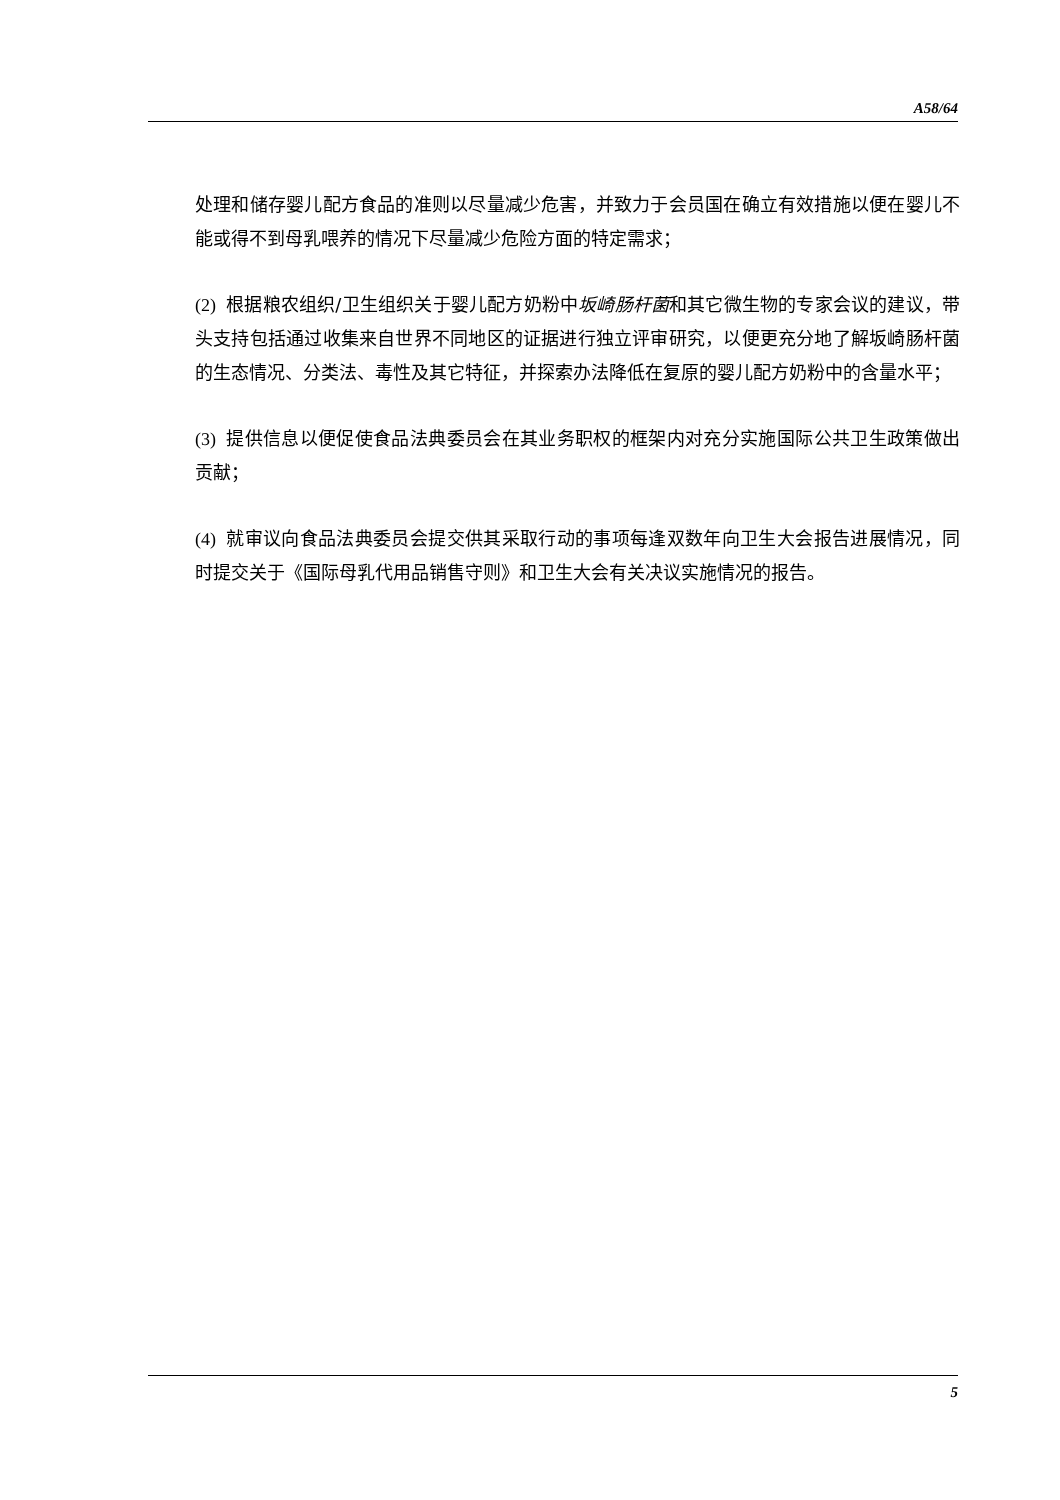A58/64
处理和储存婴儿配方食品的准则以尽量减少危害，并致力于会员国在确立有效措施以便在婴儿不能或得不到母乳喂养的情况下尽量减少危险方面的特定需求；
(2) 根据粮农组织/卫生组织关于婴儿配方奶粉中坂崎肠杆菌和其它微生物的专家会议的建议，带头支持包括通过收集来自世界不同地区的证据进行独立评审研究，以便更充分地了解坂崎肠杆菌的生态情况、分类法、毒性及其它特征，并探索办法降低在复原的婴儿配方奶粉中的含量水平；
(3) 提供信息以便促使食品法典委员会在其业务职权的框架内对充分实施国际公共卫生政策做出贡献；
(4) 就审议向食品法典委员会提交供其采取行动的事项每逢双数年向卫生大会报告进展情况，同时提交关于《国际母乳代用品销售守则》和卫生大会有关决议实施情况的报告。
5